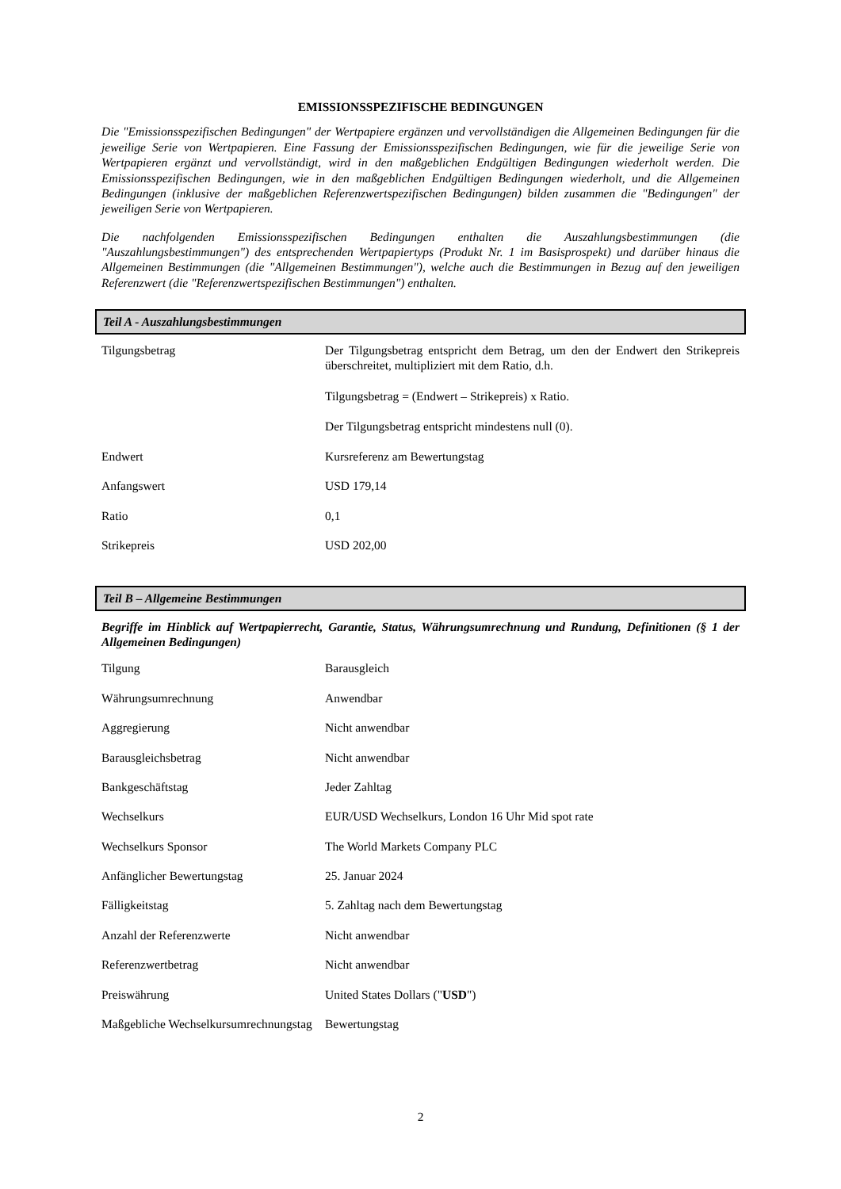EMISSIONSSPEZIFISCHE BEDINGUNGEN
Die "Emissionsspezifischen Bedingungen" der Wertpapiere ergänzen und vervollständigen die Allgemeinen Bedingungen für die jeweilige Serie von Wertpapieren. Eine Fassung der Emissionsspezifischen Bedingungen, wie für die jeweilige Serie von Wertpapieren ergänzt und vervollständigt, wird in den maßgeblichen Endgültigen Bedingungen wiederholt werden. Die Emissionsspezifischen Bedingungen, wie in den maßgeblichen Endgültigen Bedingungen wiederholt, und die Allgemeinen Bedingungen (inklusive der maßgeblichen Referenzwertspezifischen Bedingungen) bilden zusammen die "Bedingungen" der jeweiligen Serie von Wertpapieren.
Die nachfolgenden Emissionsspezifischen Bedingungen enthalten die Auszahlungsbestimmungen (die "Auszahlungsbestimmungen") des entsprechenden Wertpapiertyps (Produkt Nr. 1 im Basisprospekt) und darüber hinaus die Allgemeinen Bestimmungen (die "Allgemeinen Bestimmungen"), welche auch die Bestimmungen in Bezug auf den jeweiligen Referenzwert (die "Referenzwertspezifischen Bestimmungen") enthalten.
Teil A - Auszahlungsbestimmungen
| Tilgungsbetrag | Der Tilgungsbetrag entspricht dem Betrag, um den der Endwert den Strikepreis überschreitet, multipliziert mit dem Ratio, d.h. Tilgungsbetrag = (Endwert – Strikepreis) x Ratio. Der Tilgungsbetrag entspricht mindestens null (0). |
| Endwert | Kursreferenz am Bewertungstag |
| Anfangswert | USD 179,14 |
| Ratio | 0,1 |
| Strikepreis | USD 202,00 |
Teil B – Allgemeine Bestimmungen
Begriffe im Hinblick auf Wertpapierrecht, Garantie, Status, Währungsumrechnung und Rundung, Definitionen (§ 1 der Allgemeinen Bedingungen)
| Tilgung | Barausgleich |
| Währungsumrechnung | Anwendbar |
| Aggregierung | Nicht anwendbar |
| Barausgleichsbetrag | Nicht anwendbar |
| Bankgeschäftstag | Jeder Zahltag |
| Wechselkurs | EUR/USD Wechselkurs, London 16 Uhr Mid spot rate |
| Wechselkurs Sponsor | The World Markets Company PLC |
| Anfänglicher Bewertungstag | 25. Januar 2024 |
| Fälligkeitstag | 5. Zahltag nach dem Bewertungstag |
| Anzahl der Referenzwerte | Nicht anwendbar |
| Referenzwertbetrag | Nicht anwendbar |
| Preiswährung | United States Dollars (" USD ") |
| Maßgebliche Wechselkursumrechnungstag | Bewertungstag |
2